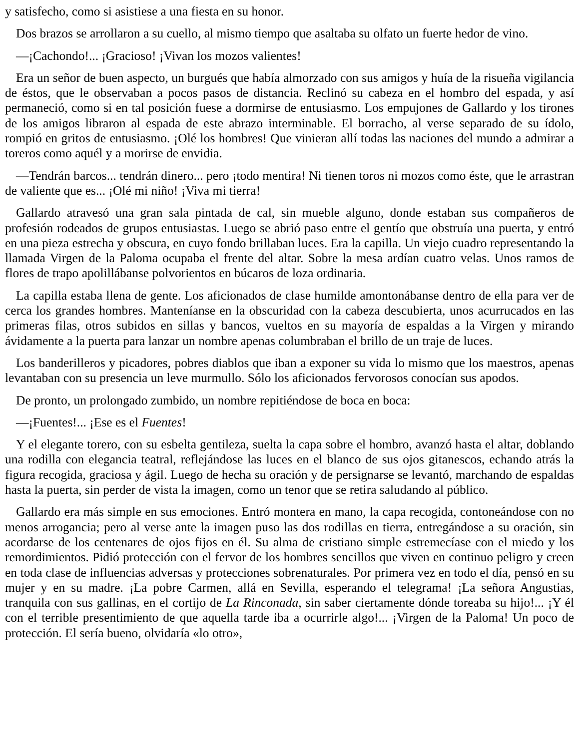y satisfecho, como si asistiese a una fiesta en su honor.
Dos brazos se arrollaron a su cuello, al mismo tiempo que asaltaba su olfato un fuerte hedor de vino.
—¡Cachondo!... ¡Gracioso! ¡Vivan los mozos valientes!
Era un señor de buen aspecto, un burgués que había almorzado con sus amigos y huía de la risueña vigilancia de éstos, que le observaban a pocos pasos de distancia. Reclinó su cabeza en el hombro del espada, y así permaneció, como si en tal posición fuese a dormirse de entusiasmo. Los empujones de Gallardo y los tirones de los amigos libraron al espada de este abrazo interminable. El borracho, al verse separado de su ídolo, rompió en gritos de entusiasmo. ¡Olé los hombres! Que vinieran allí todas las naciones del mundo a admirar a toreros como aquél y a morirse de envidia.
—Tendrán barcos... tendrán dinero... pero ¡todo mentira! Ni tienen toros ni mozos como éste, que le arrastran de valiente que es... ¡Olé mi niño! ¡Viva mi tierra!
Gallardo atravesó una gran sala pintada de cal, sin mueble alguno, donde estaban sus compañeros de profesión rodeados de grupos entusiastas. Luego se abrió paso entre el gentío que obstruía una puerta, y entró en una pieza estrecha y obscura, en cuyo fondo brillaban luces. Era la capilla. Un viejo cuadro representando la llamada Virgen de la Paloma ocupaba el frente del altar. Sobre la mesa ardían cuatro velas. Unos ramos de flores de trapo apolillábanse polvorientos en búcaros de loza ordinaria.
La capilla estaba llena de gente. Los aficionados de clase humilde amontonábanse dentro de ella para ver de cerca los grandes hombres. Manteníanse en la obscuridad con la cabeza descubierta, unos acurrucados en las primeras filas, otros subidos en sillas y bancos, vueltos en su mayoría de espaldas a la Virgen y mirando ávidamente a la puerta para lanzar un nombre apenas columbraban el brillo de un traje de luces.
Los banderilleros y picadores, pobres diablos que iban a exponer su vida lo mismo que los maestros, apenas levantaban con su presencia un leve murmullo. Sólo los aficionados fervorosos conocían sus apodos.
De pronto, un prolongado zumbido, un nombre repitiéndose de boca en boca:
—¡Fuentes!... ¡Ese es el Fuentes!
Y el elegante torero, con su esbelta gentileza, suelta la capa sobre el hombro, avanzó hasta el altar, doblando una rodilla con elegancia teatral, reflejándose las luces en el blanco de sus ojos gitanescos, echando atrás la figura recogida, graciosa y ágil. Luego de hecha su oración y de persignarse se levantó, marchando de espaldas hasta la puerta, sin perder de vista la imagen, como un tenor que se retira saludando al público.
Gallardo era más simple en sus emociones. Entró montera en mano, la capa recogida, contoneándose con no menos arrogancia; pero al verse ante la imagen puso las dos rodillas en tierra, entregándose a su oración, sin acordarse de los centenares de ojos fijos en él. Su alma de cristiano simple estremecíase con el miedo y los remordimientos. Pidió protección con el fervor de los hombres sencillos que viven en continuo peligro y creen en toda clase de influencias adversas y protecciones sobrenaturales. Por primera vez en todo el día, pensó en su mujer y en su madre. ¡La pobre Carmen, allá en Sevilla, esperando el telegrama! ¡La señora Angustias, tranquila con sus gallinas, en el cortijo de La Rinconada, sin saber ciertamente dónde toreaba su hijo!... ¡Y él con el terrible presentimiento de que aquella tarde iba a ocurrirle algo!... ¡Virgen de la Paloma! Un poco de protección. El sería bueno, olvidaría «lo otro»,